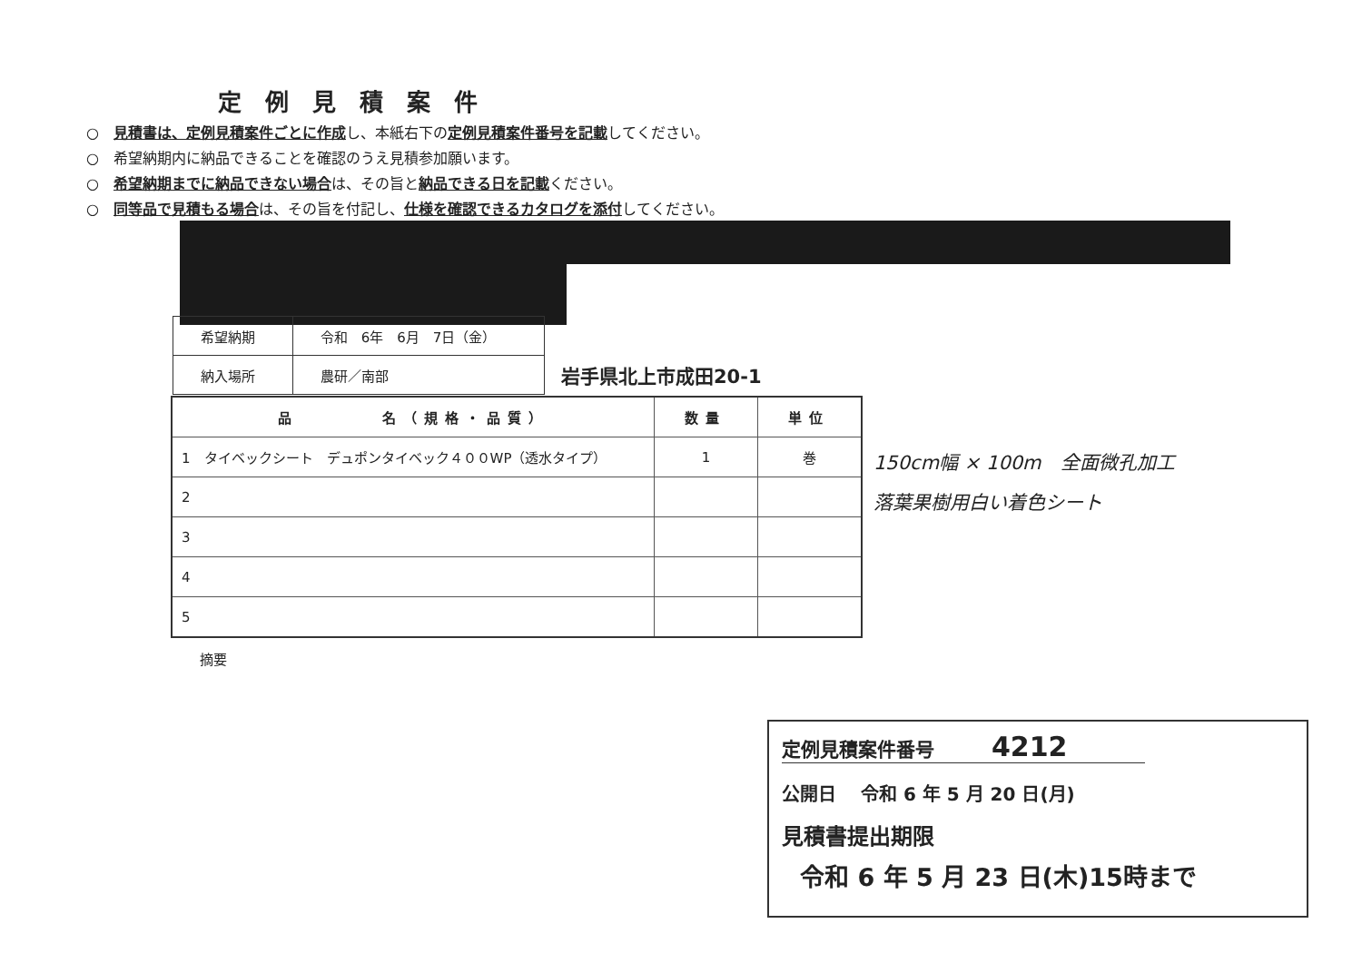定例見積案件
○　見積書は、定例見積案件ごとに作成し、本紙右下の定例見積案件番号を記載してください。
○　希望納期内に納品できることを確認のうえ見積参加願います。
○　希望納期までに納品できない場合は、その旨と納品できる日を記載ください。
○　同等品で見積もる場合は、その旨を付記し、仕様を確認できるカタログを添付してください。
| 希望納期 | 令和 6年 6月 7日（金） |
| 納入場所 | 農研／南部 |
岩手県北上市成田20-1
| 品 名（規格・品質） | 数量 | 単位 |
| --- | --- | --- |
| 1 タイベックシート デュポンタイベック４００WP（透水タイプ） | 1 | 巻 |
| 2 | | |
| 3 | | |
| 4 | | |
| 5 | | |
150cm幅 × 100m　全面微孔加工
落葉果樹用白い着色シート
摘要
定例見積案件番号　　　4212
公開日　 令和 6 年 5 月 20 日(月)
見積書提出期限
令和 6 年 5 月 23 日(木)15時まで